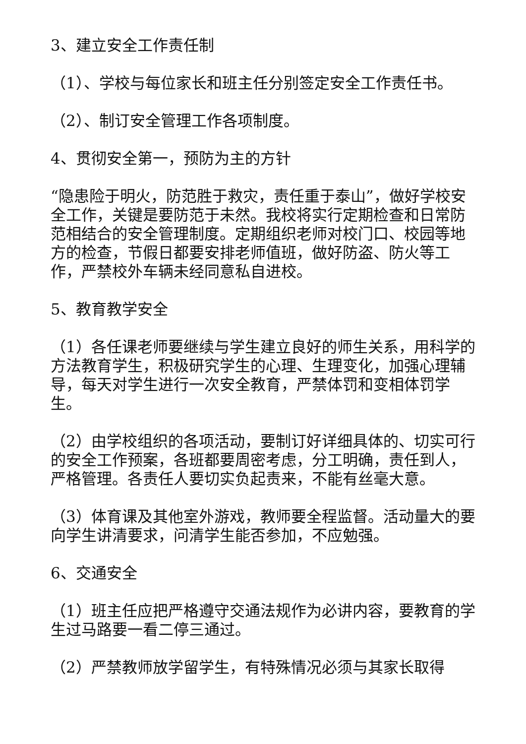3、建立安全工作责任制
（1）、学校与每位家长和班主任分别签定安全工作责任书。
（2）、制订安全管理工作各项制度。
4、贯彻安全第一，预防为主的方针
“隐患险于明火，防范胜于救灾，责任重于泰山”，做好学校安全工作，关键是要防范于未然。我校将实行定期检查和日常防范相结合的安全管理制度。定期组织老师对校门口、校园等地方的检查，节假日都要安排老师值班，做好防盗、防火等工作，严禁校外车辆未经同意私自进校。
5、教育教学安全
（1）各任课老师要继续与学生建立良好的师生关系，用科学的方法教育学生，积极研究学生的心理、生理变化，加强心理辅导，每天对学生进行一次安全教育，严禁体罚和变相体罚学生。
（2）由学校组织的各项活动，要制订好详细具体的、切实可行的安全工作预案，各班都要周密考虑，分工明确，责任到人，严格管理。各责任人要切实负起责来，不能有丝毫大意。
（3）体育课及其他室外游戏，教师要全程监督。活动量大的要向学生讲清要求，问清学生能否参加，不应勉强。
6、交通安全
（1）班主任应把严格遵守交通法规作为必讲内容，要教育的学生过马路要一看二停三通过。
（2）严禁教师放学留学生，有特殊情况必须与其家长取得